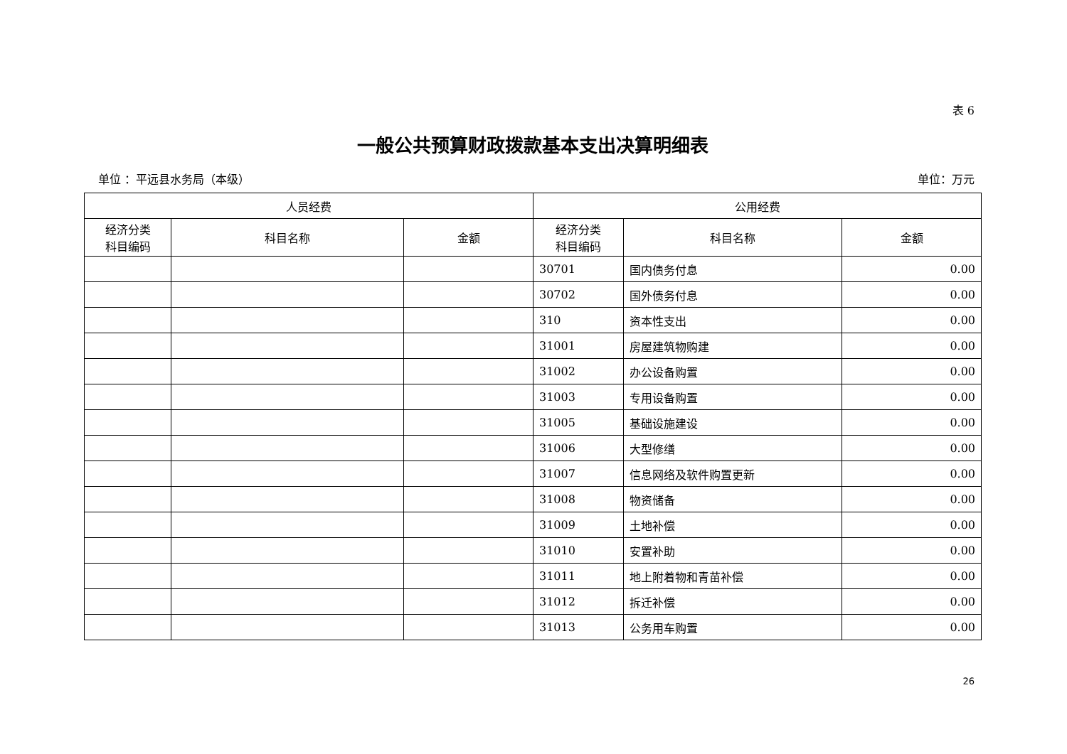表 6
一般公共预算财政拨款基本支出决算明细表
单位 ：平远县水务局（本级） 单位：万元
| 人员经费 | | | 公用经费 | | |
| --- | --- | --- | --- | --- | --- |
| 经济分类 科目编码 | 科目名称 | 金额 | 经济分类 科目编码 | 科目名称 | 金额 |
| | | | 30701 | 国内债务付息 | 0.00 |
| | | | 30702 | 国外债务付息 | 0.00 |
| | | | 310 | 资本性支出 | 0.00 |
| | | | 31001 | 房屋建筑物购建 | 0.00 |
| | | | 31002 | 办公设备购置 | 0.00 |
| | | | 31003 | 专用设备购置 | 0.00 |
| | | | 31005 | 基础设施建设 | 0.00 |
| | | | 31006 | 大型修缮 | 0.00 |
| | | | 31007 | 信息网络及软件购置更新 | 0.00 |
| | | | 31008 | 物资储备 | 0.00 |
| | | | 31009 | 土地补偿 | 0.00 |
| | | | 31010 | 安置补助 | 0.00 |
| | | | 31011 | 地上附着物和青苗补偿 | 0.00 |
| | | | 31012 | 拆迁补偿 | 0.00 |
| | | | 31013 | 公务用车购置 | 0.00 |
26